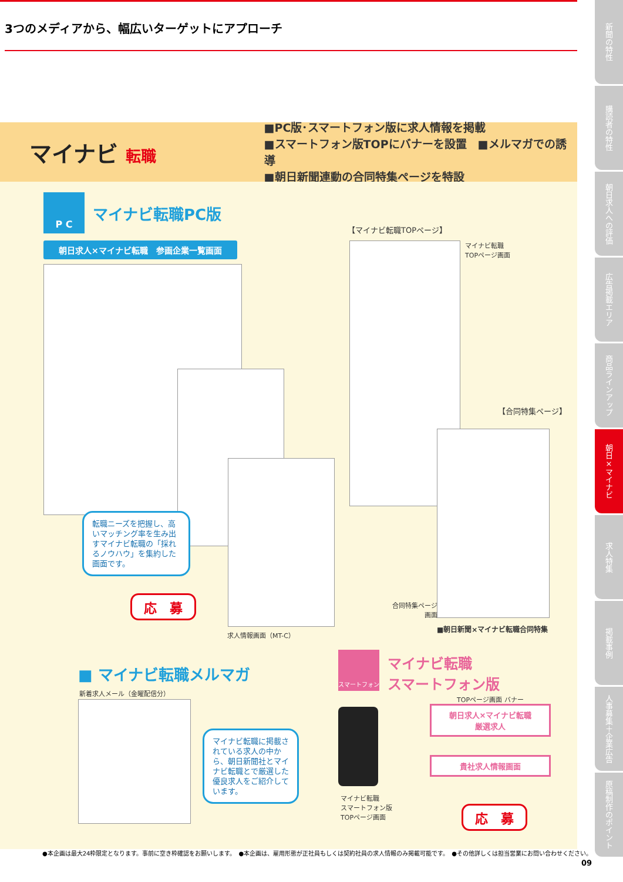3つのメディアから、幅広いターゲットにアプローチ
マイナビ 転職
■PC版･スマートフォン版に求人情報を掲載
■スマートフォン版TOPにバナーを設置　■メルマガでの誘導
■朝日新聞連動の合同特集ページを特設
P C
マイナビ転職PC版
朝日求人×マイナビ転職　参画企業一覧画面
転職ニーズを把握し、高いマッチング率を生み出すマイナビ転職の「採れるノウハウ」を集約した画面です。
応　募
求人情報画面（MT-C）
【マイナビ転職TOPページ】
マイナビ転職
TOPページ画面
【合同特集ページ】
合同特集ページ
画面
■朝日新聞×マイナビ転職合同特集
■ マイナビ転職メルマガ
新着求人メール（金曜配信分）
マイナビ転職に掲載されている求人の中から、朝日新聞社とマイナビ転職とで厳選した優良求人をご紹介しています。
スマートフォン
マイナビ転職
スマートフォン版
TOPページ画面 バナー
マイナビ転職
スマートフォン版
TOPページ画面
朝日求人×マイナビ転職
厳選求人
貴社求人情報画面
応　募
●本企画は最大24枠限定となります。事前に空き枠確認をお願いします。　●本企画は、雇用形態が正社員もしくは契約社員の求人情報のみ掲載可能です。　●その他詳しくは担当営業にお問い合わせください。
09
新聞の特性
購読者の特性
朝日求人への評価
広告掲載エリア
商品ラインアップ
朝日×マイナビ
求人特集
掲載事例
人事募集＋企業広告
原稿制作のポイント